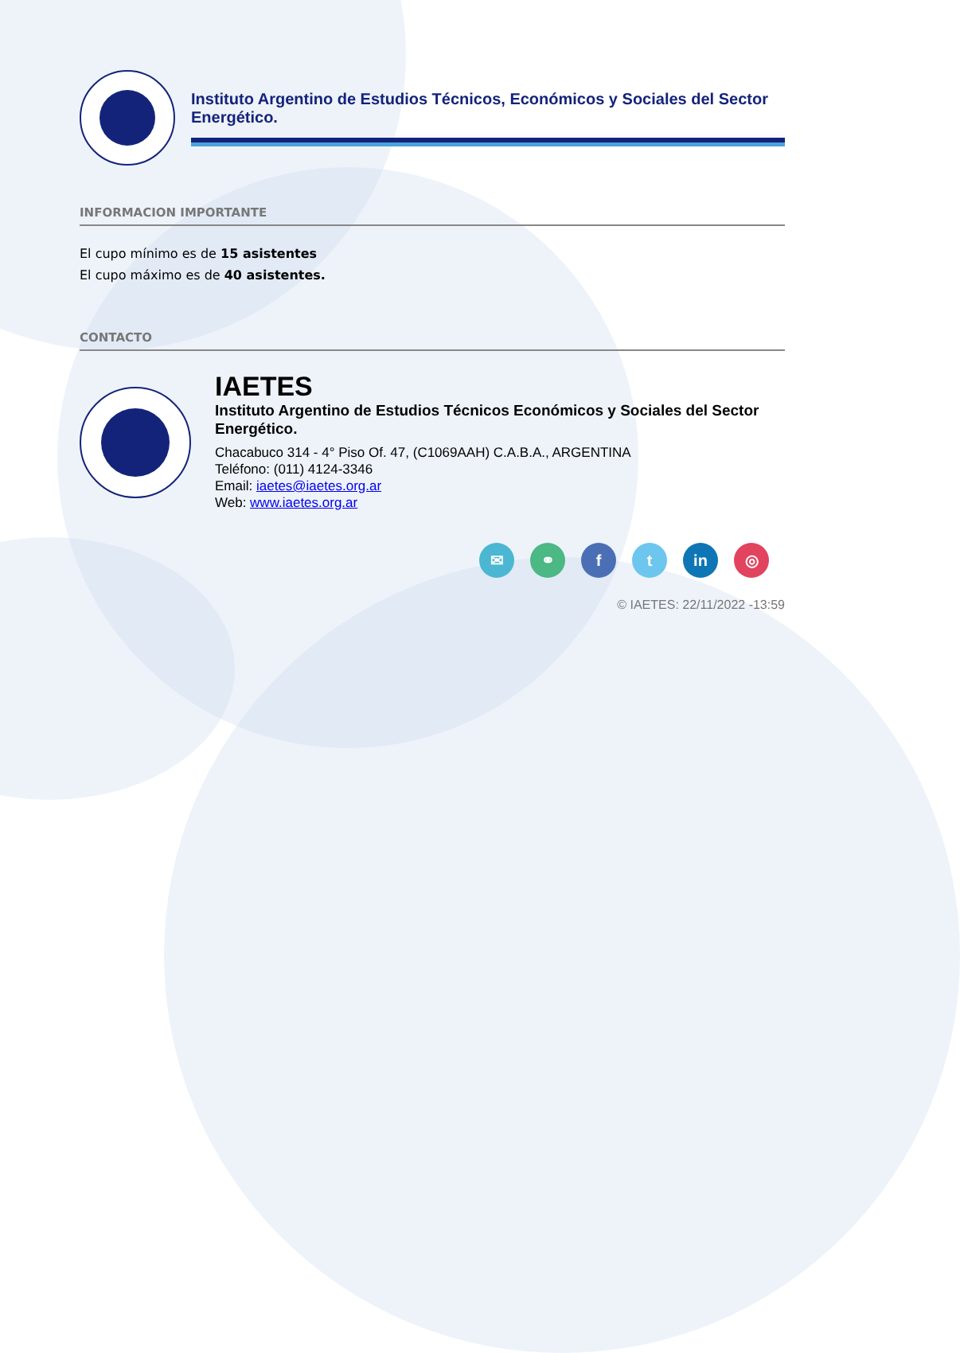Instituto Argentino de Estudios Técnicos, Económicos y Sociales del Sector Energético.
INFORMACION IMPORTANTE
El cupo mínimo es de 15 asistentes
El cupo máximo es de 40 asistentes.
CONTACTO
IAETES
Instituto Argentino de Estudios Técnicos Económicos y Sociales del Sector Energético.
Chacabuco 314 - 4° Piso Of. 47, (C1069AAH) C.A.B.A., ARGENTINA
Teléfono: (011) 4124-3346
Email: iaetes@iaetes.org.ar
Web: www.iaetes.org.ar
✉ ⚭ ft in ◎
© IAETES: 22/11/2022 -13:59